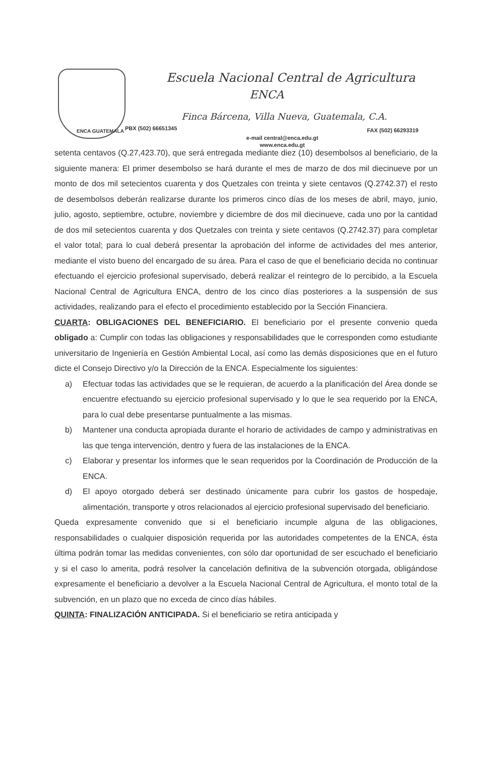ENCA GUATEMALA
Escuela Nacional Central de Agricultura
ENCA
Finca Bárcena, Villa Nueva, Guatemala, C.A.
PBX (502) 66651345 FAX (502) 66293319
e-mail central@enca.edu.gt
www.enca.edu.gt
setenta centavos (Q.27,423.70), que será entregada mediante diez (10) desembolsos al beneficiario, de la siguiente manera: El primer desembolso se hará durante el mes de marzo de dos mil diecinueve por un monto de dos mil setecientos cuarenta y dos Quetzales con treinta y siete centavos (Q.2742.37) el resto de desembolsos deberán realizarse durante los primeros cinco días de los meses de abril, mayo, junio, julio, agosto, septiembre, octubre, noviembre y diciembre de dos mil diecinueve, cada uno por la cantidad de dos mil setecientos cuarenta y dos Quetzales con treinta y siete centavos (Q.2742.37) para completar el valor total; para lo cual deberá presentar la aprobación del informe de actividades del mes anterior, mediante el visto bueno del encargado de su área. Para el caso de que el beneficiario decida no continuar efectuando el ejercicio profesional supervisado, deberá realizar el reintegro de lo percibido, a la Escuela Nacional Central de Agricultura ENCA, dentro de los cinco días posteriores a la suspensión de sus actividades, realizando para el efecto el procedimiento establecido por la Sección Financiera.
CUARTA: OBLIGACIONES DEL BENEFICIARIO. El beneficiario por el presente convenio queda obligado a: Cumplir con todas las obligaciones y responsabilidades que le corresponden como estudiante universitario de Ingeniería en Gestión Ambiental Local, así como las demás disposiciones que en el futuro dicte el Consejo Directivo y/o la Dirección de la ENCA. Especialmente los siguientes:
a) Efectuar todas las actividades que se le requieran, de acuerdo a la planificación del Área donde se encuentre efectuando su ejercicio profesional supervisado y lo que le sea requerido por la ENCA, para lo cual debe presentarse puntualmente a las mismas.
b) Mantener una conducta apropiada durante el horario de actividades de campo y administrativas en las que tenga intervención, dentro y fuera de las instalaciones de la ENCA.
c) Elaborar y presentar los informes que le sean requeridos por la Coordinación de Producción de la ENCA.
d) El apoyo otorgado deberá ser destinado únicamente para cubrir los gastos de hospedaje, alimentación, transporte y otros relacionados al ejercicio profesional supervisado del beneficiario.
Queda expresamente convenido que si el beneficiario incumple alguna de las obligaciones, responsabilidades o cualquier disposición requerida por las autoridades competentes de la ENCA, ésta última podrán tomar las medidas convenientes, con sólo dar oportunidad de ser escuchado el beneficiario y si el caso lo amerita, podrá resolver la cancelación definitiva de la subvención otorgada, obligándose expresamente el beneficiario a devolver a la Escuela Nacional Central de Agricultura, el monto total de la subvención, en un plazo que no exceda de cinco días hábiles.
QUINTA: FINALIZACIÓN ANTICIPADA. Si el beneficiario se retira anticipada y